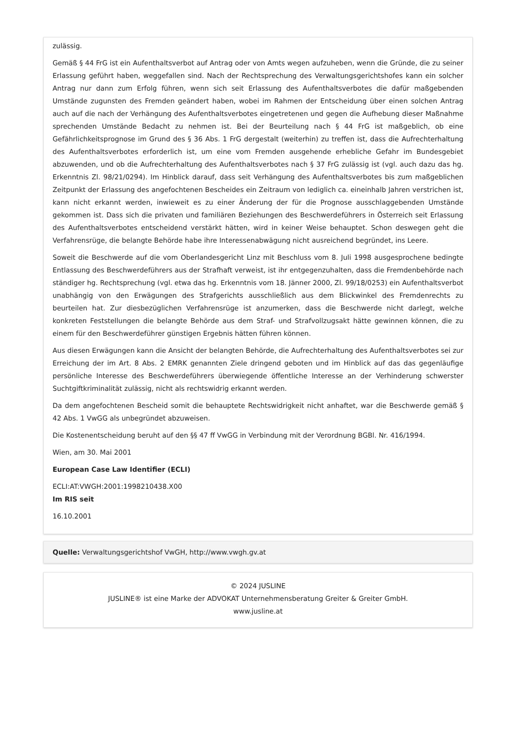zulässig.
Gemäß § 44 FrG ist ein Aufenthaltsverbot auf Antrag oder von Amts wegen aufzuheben, wenn die Gründe, die zu seiner Erlassung geführt haben, weggefallen sind. Nach der Rechtsprechung des Verwaltungsgerichtshofes kann ein solcher Antrag nur dann zum Erfolg führen, wenn sich seit Erlassung des Aufenthaltsverbotes die dafür maßgebenden Umstände zugunsten des Fremden geändert haben, wobei im Rahmen der Entscheidung über einen solchen Antrag auch auf die nach der Verhängung des Aufenthaltsverbotes eingetretenen und gegen die Aufhebung dieser Maßnahme sprechenden Umstände Bedacht zu nehmen ist. Bei der Beurteilung nach § 44 FrG ist maßgeblich, ob eine Gefährlichkeitsprognose im Grund des § 36 Abs. 1 FrG dergestalt (weiterhin) zu treffen ist, dass die Aufrechterhaltung des Aufenthaltsverbotes erforderlich ist, um eine vom Fremden ausgehende erhebliche Gefahr im Bundesgebiet abzuwenden, und ob die Aufrechterhaltung des Aufenthaltsverbotes nach § 37 FrG zulässig ist (vgl. auch dazu das hg. Erkenntnis Zl. 98/21/0294). Im Hinblick darauf, dass seit Verhängung des Aufenthaltsverbotes bis zum maßgeblichen Zeitpunkt der Erlassung des angefochtenen Bescheides ein Zeitraum von lediglich ca. eineinhalb Jahren verstrichen ist, kann nicht erkannt werden, inwieweit es zu einer Änderung der für die Prognose ausschlaggebenden Umstände gekommen ist. Dass sich die privaten und familiären Beziehungen des Beschwerdeführers in Österreich seit Erlassung des Aufenthaltsverbotes entscheidend verstärkt hätten, wird in keiner Weise behauptet. Schon deswegen geht die Verfahrensrüge, die belangte Behörde habe ihre Interessenabwägung nicht ausreichend begründet, ins Leere.
Soweit die Beschwerde auf die vom Oberlandesgericht Linz mit Beschluss vom 8. Juli 1998 ausgesprochene bedingte Entlassung des Beschwerdeführers aus der Strafhaft verweist, ist ihr entgegenzuhalten, dass die Fremdenbehörde nach ständiger hg. Rechtsprechung (vgl. etwa das hg. Erkenntnis vom 18. Jänner 2000, Zl. 99/18/0253) ein Aufenthaltsverbot unabhängig von den Erwägungen des Strafgerichts ausschließlich aus dem Blickwinkel des Fremdenrechts zu beurteilen hat. Zur diesbezüglichen Verfahrensrüge ist anzumerken, dass die Beschwerde nicht darlegt, welche konkreten Feststellungen die belangte Behörde aus dem Straf- und Strafvollzugsakt hätte gewinnen können, die zu einem für den Beschwerdeführer günstigen Ergebnis hätten führen können.
Aus diesen Erwägungen kann die Ansicht der belangten Behörde, die Aufrechterhaltung des Aufenthaltsverbotes sei zur Erreichung der im Art. 8 Abs. 2 EMRK genannten Ziele dringend geboten und im Hinblick auf das das gegenläufige persönliche Interesse des Beschwerdeführers überwiegende öffentliche Interesse an der Verhinderung schwerster Suchtgiftkriminalität zulässig, nicht als rechtswidrig erkannt werden.
Da dem angefochtenen Bescheid somit die behauptete Rechtswidrigkeit nicht anhaftet, war die Beschwerde gemäß § 42 Abs. 1 VwGG als unbegründet abzuweisen.
Die Kostenentscheidung beruht auf den §§ 47 ff VwGG in Verbindung mit der Verordnung BGBl. Nr. 416/1994.
Wien, am 30. Mai 2001
European Case Law Identifier (ECLI)
ECLI:AT:VWGH:2001:1998210438.X00
Im RIS seit
16.10.2001
Quelle: Verwaltungsgerichtshof VwGH, http://www.vwgh.gv.at
© 2024 JUSLINE
JUSLINE® ist eine Marke der ADVOKAT Unternehmensberatung Greiter & Greiter GmbH.
www.jusline.at